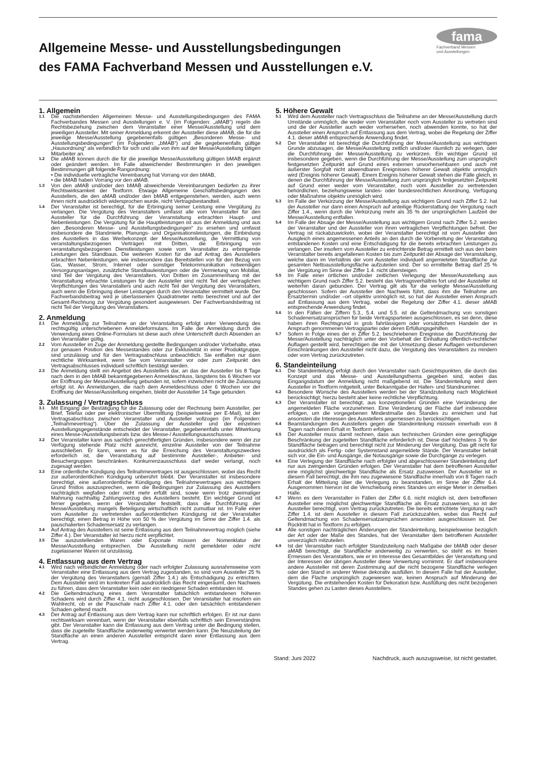Allgemeine Messe- und Ausstellungsbedingungen
des FAMA Fachverband Messen und Ausstellungen e.V.
fama
Fachverband Messen
und Ausstellungen
1. Allgemein
1.1 Die nachstehenden Allgemeinen Messe- und Ausstellungsbedingungen des FAMA Fachverbandes Messen und Ausstellungen e. V. (im Folgenden: „aMAB“) regeln die Rechtsbeziehung zwischen dem Veranstalter einer Messe/Ausstellung und dem jeweiligen Aussteller. Mit seiner Anmeldung erkennt der Aussteller diese aMAB, die für die jeweilige Messe/Ausstellung gegebenenfalls gültigen „Besonderen Messe- und Ausstellungsbedingungen“ (im Folgenden: „bMAB“) und die gegebenenfalls gültige „Hausordnung“ als verbindlich für sich und alle von ihm auf der Messe/Ausstellung tätigen Mitarbeiter an.
1.2 Die aMAB können durch die für die jeweilige Messe/Ausstellung gültigen bMAB ergänzt oder geändert werden. Im Falle abweichender Bestimmungen in den jeweiligen Bestimmungen gilt folgende Rangordnung:
• Die individuelle vertragliche Vereinbarung hat Vorrang vor den bMAB,
• die bMAB haben Vorrang vor den aMAB.
1.3 Von den aMAB und/oder den bMAB abweichende Vereinbarungen bedürfen zu ihrer Rechtswirksamkeit der Textform. Etwaige Allgemeine Geschäftsbedingungen des Ausstellers, die den aMAB und/oder den bMAB entgegenstehen, werden, auch wenn ihnen nicht ausdrücklich widersprochen wurde, nicht Vertragsbestandteil.
1.4 Der Veranstalter ist berechtigt, für die Erbringung seiner Leistung eine Vergütung zu verlangen. Die Vergütung des Veranstalters umfasst alle vom Veranstalter für den Aussteller für die Durchführung der Veranstaltung erbrachten Haupt- und Nebenleistungen. Die Vergütung für die Hauptleistungen ist aus der Anmeldung und aus den „Besonderen Messe- und Ausstellungsbedingungen“ zu ersehen und umfasst insbesondere die Standmiete, Planungs- und Organisationsleistungen, die Einbindung des Ausstellers in das Werbekonzept der Messe/Ausstellung, die Vermittlung von veranstaltungsbezogenen Verträgen mit Dritten, die Erbringung von veranstaltungsbezogenen Dienstleistungen sowie vom Veranstalter zu erbringende Leistungen des Standbaus. Die weiteren Kosten für die auf Antrag des Ausstellers erbrachten Nebenleistungen, wie insbesondere das Bereitstellen von für den Bezug von Gas, Wasser, Strom, Internet oder sonstiger Telekommunikation notwendigen Versorgungsanlagen, zusätzliche Standbauleistungen oder die Vermietung von Mobiliar, sind Teil der Vergütung des Veranstalters. Von Dritten im Zusammenhang mit der Veranstaltung erbrachte Leistungen für den Aussteller sind nicht Teil der vertraglichen Verpflichtungen des Veranstalters und auch nicht Teil der Vergütung des Veranstalters, auch wenn die Erbringung dieser Leistungen durch den Veranstalter vermittelt wurde. Der Fachverbandsbeitrag wird je überlassenem Quadratmeter netto berechnet und auf der Gesamt-Rechnung zur Vergütung gesondert ausgewiesen. Der Fachverbandsbeitrag ist nicht Teil der Vergütung des Veranstalters.
2. Anmeldung
2.1 Die Anmeldung zur Teilnahme an der Veranstaltung erfolgt unter Verwendung des rechtsgültig unterschriebenen Anmeldeformulars. Im Falle der Anmeldung durch die Verwendung eines Online-Formulars ist diese auch ohne Unterschrift durch Absenden an den Veranstalter gültig.
2.2 Vom Aussteller im Zuge der Anmeldung gestellte Bedingungen und/oder Vorbehalte, etwa zur genauen Position des Messestandes oder zur Exklusivität in einer Produktgruppe, sind unzulässig und für den Vertragsabschluss unbeachtlich. Sie entfalten nur dann rechtliche Wirksamkeit, wenn Sie vom Veranstalter vor oder zum Zeitpunkt des Vertragsabschlusses individuell schriftlich bestätigt werden.
2.3 Die Anmeldung stellt ein Angebot des Ausstellers dar, an das der Aussteller bis 8 Tage nach dem in den bMAB bekanntgegebenen Anmeldeschluss, längstens bis 6 Wochen vor der Eröffnung der Messe/Ausstellung gebunden ist, sofern inzwischen nicht die Zulassung erfolgt ist. An Anmeldungen, die nach dem Anmeldeschluss oder 6 Wochen vor der Eröffnung der Messe/Ausstellung eingehen, bleibt der Aussteller 14 Tage gebunden.
3. Zulassung / Vertragsschluss
3.1 Mit Eingang der Bestätigung für die Zulassung oder der Rechnung beim Aussteller, per Brief, Telefax oder per elektronischer Übermittlung (beispielsweise per E-Mail), ist der Vertragsabschluss zwischen Veranstalter und Aussteller vollzogen (im Folgenden: „Teilnahmevertrag“). Über die Zulassung der Aussteller und der einzelnen Ausstellungsgegenstände entscheidet der Veranstalter, gegebenenfalls unter Mitwirkung eines Messe-/Ausstellungsbeirats bzw. des Messe-/ Ausstellungsausschusses.
3.2 Der Veranstalter kann aus sachlich gerechtfertigten Gründen, insbesondere wenn der zur Verfügung stehende Platz nicht ausreicht, einzelne Aussteller von der Teilnahme ausschließen. Er kann, wenn es für die Erreichung des Veranstaltungszweckes erforderlich ist, die Veranstaltung auf bestimmte Aussteller-, Anbieter- und Besuchergruppen beschränken. Konkurrenzausschluss darf weder verlangt, noch zugesagt werden.
3.3 Eine ordentliche Kündigung des Teilnahmevertrages ist ausgeschlossen, wobei das Recht zur außerordentlichen Kündigung unberührt bleibt. Der Veranstalter ist insbesondere berechtigt, eine außerordentliche Kündigung des Teilnahmevertrages aus wichtigem Grund fristlos auszusprechen, wenn die Bedingungen zur Zulassung des Ausstellers nachträglich wegfallen oder nicht mehr erfüllt sind, sowie wenn trotz zweimaliger Mahnung nachhaltig Zahlungsverzug des Ausstellers besteht. Ein wichtiger Grund ist ferner gegeben, wenn der Veranstalter feststellt, dass die Durchführung der Messe/Ausstellung mangels Beteiligung wirtschaftlich nicht zumutbar ist. Im Falle einer vom Aussteller zu vertretenden außerordentlichen Kündigung ist der Veranstalter berechtigt, einen Betrag in Höhe von 50 % der Vergütung im Sinne der Ziffer 1.4. als pauschalierten Schadensersatz zu verlangen.
3.4 Auf Antrag des Ausstellers ist seine Entlassung aus dem Teilnahmevertrag möglich (siehe Ziffer 4.). Der Veranstalter ist hierzu nicht verpflichtet.
3.5 Die auszustellenden Waren oder Exponate müssen der Nomenklatur der Messe/Ausstellung entsprechen. Die Ausstellung nicht gemeldeter oder nicht zugelassener Waren ist unzulässig.
4. Entlassung aus dem Vertrag
4.1 Wird nach verbindlicher Anmeldung oder nach erfolgter Zulassung ausnahmsweise vom Veranstalter eine Entlassung aus dem Vertrag zugestanden, so sind vom Aussteller 25 % der Vergütung des Veranstalters (gemäß Ziffer 1.4.) als Entschädigung zu entrichten. Dem Aussteller wird im konkreten Fall ausdrücklich das Recht eingeräumt, den Nachweis zu führen, dass dem Veranstalter kein oder ein niedrigerer Schaden entstanden ist.
4.2 Die Geltendmachung eines dem Veranstalter tatsächlich entstandenen höheren Schadens wird durch Ziffer 4.1. nicht ausgeschlossen. Der Veranstalter hat insofern ein Wahlrecht, ob er die Pauschale nach Ziffer 4.1. oder den tatsächlich entstandenen Schaden geltend macht.
4.3 Der Antrag auf Entlassung aus dem Vertrag kann nur schriftlich erfolgen. Er ist nur dann rechtswirksam vereinbart, wenn der Veranstalter ebenfalls schriftlich sein Einverständnis gibt. Der Veranstalter kann die Entlassung aus dem Vertrag unter die Bedingung stellen, dass die zugeteilte Standfläche anderweitig verwertet werden kann. Die Neuzuteilung der Standfläche an einen anderen Aussteller entspricht dann einer Entlassung aus dem Vertrag.
5. Höhere Gewalt
5.1 Wird dem Aussteller nach Vertragsschluss die Teilnahme an der Messe/Ausstellung durch Umstände unmöglich, die weder vom Veranstalter noch vom Aussteller zu vertreten sind und die der Aussteller auch weder vorhersehen, noch abwenden konnte, so hat der Aussteller einen Anspruch auf Entlassung aus dem Vertrag, wobei die Regelung der Ziffer 4.1. dieser aMAB entsprechende Anwendung findet.
5.2 Der Veranstalter ist berechtigt die Durchführung der Messe/Ausstellung aus wichtigem Grunde abzusagen, die Messe/Ausstellung zeitlich und/oder räumlich zu verlegen, oder die Durchführung der Messe/Ausstellung zu verkürzen. Ein wichtiger Grund ist insbesondere gegeben, wenn die Durchführung der Messe/Ausstellung zum ursprünglich festgesetzten Zeitpunkt auf Grund eines externen unvorhersehbaren und auch mit äußerster Sorgfalt nicht abwendbaren Ereignisses höherer Gewalt objektiv unmöglich wird (Ereignis höherer Gewalt). Einem Ereignis höherer Gewalt stehen die Fälle gleich, in denen die Durchführung der Messe/Ausstellung zum ursprünglich festgesetzten Zeitpunkt auf Grund einer weder vom Veranstalter, noch vom Aussteller zu vertretenden behördlichen, beziehungsweise landes- oder bundesrechtlichen Anordnung, Verfügung oder Maßnahme objektiv unmöglich wird.
5.3 Im Falle der Verkürzung der Messe/Ausstellung aus wichtigem Grund nach Ziffer 5.2. hat der Aussteller nur dann einen Anspruch auf anteilige Rückerstattung der Vergütung nach Ziffer 1.4., wenn durch die Verkürzung mehr als 35 % der ursprünglichen Laufzeit der Messe/Ausstellung entfallen.
5.4 Im Falle der Absage der Messe/Ausstellung aus wichtigem Grund nach Ziffer 5.2. werden der Veranstalter und der Aussteller von ihren vertraglichen Verpflichtungen befreit. Der Vertrag ist rückabzuwickeln, wobei der Veranstalter berechtigt ist vom Aussteller den Ausgleich eines angemessenen Anteils an den durch die Vorbereitung der Veranstaltung entstandenen Kosten und eine Entschädigung für die bereits erbrachten Leistungen zu verlangen. Der insofern vom Aussteller zu entrichtende Betrag ermittelt sich aus den beim Veranstalter bereits angefallenen Kosten bis zum Zeitpunkt der Absage der Veranstaltung, welche dann im Verhältnis der vom Aussteller individuell angemieteten Standfläche zur gesamten Nettoausstellungsfläche aufzuteilen sind. Der so ermittelte Betrag darf 25 % der Vergütung im Sinne der Ziffer 1.4. nicht übersteigen.
5.5 Im Falle einer örtlichen und/oder zeitlichen Verlegung der Messe/Ausstellung aus wichtigem Grund nach Ziffer 5.2. besteht das Vertragsverhältnis fort und der Aussteller ist weiterhin daran gebunden. Der Vertrag gilt als für die verlegte Messe/Ausstellung geschlossen. Sofern der Aussteller den Nachweis führt, dass ihm die Teilnahme am Ersatztermin und/oder –ort objektiv unmöglich ist, so hat der Aussteller einen Anspruch auf Entlassung aus dem Vertrag, wobei die Regelung der Ziffer 4.1. dieser aMAB entsprechende Anwendung findet.
5.6 In den Fällen der Ziffern 5.3., 5.4. und 5.5. ist die Geltendmachung von sonstigen Schadenersatzansprüchen für beide Vertragsparteien ausgeschlossen, es sei denn, diese haben ihren Rechtsgrund in grob fahrlässigem oder vorsätzlichem Handeln der in Anspruch genommenen Vertragspartei oder deren Erfüllungsgehilfen.
5.7 Sofern in Folge eines der in Ziffer 5.2. beschriebenen Ereignisse die Durchführung der Messe/Ausstellung nachträglich unter den Vorbehalt der Einhaltung öffentlich-rechtlicher Auflagen gestellt wird, berechtigen die mit der Umsetzung dieser Auflagen verbundenen Einschränkungen den Aussteller nicht dazu, die Vergütung des Veranstalters zu mindern oder vom Vertrag zurückzutreten.
6. Standeinteilung
6.1 Die Standeinteilung erfolgt durch den Veranstalter nach Gesichtspunkten, die durch das Konzept und das Messe- und Ausstellungsthema gegeben sind, wobei das Eingangsdatum der Anmeldung nicht maßgebend ist. Die Standeinteilung wird dem Aussteller in Textform mitgeteilt, unter Bekanntgabe der Hallen- und Standnummer.
6.2 Besondere Wünsche des Ausstellers werden bei der Standzuteilung nach Möglichkeit berücksichtigt; hierzu besteht aber keine rechtliche Verpflichtung.
6.3 Der Veranstalter ist berechtigt, aus konzeptionellen Gründen eine Veränderung der angemeldeten Fläche vorzunehmen. Eine Veränderung der Fläche darf insbesondere erfolgen, um die vorgegebenen Mindestmaße des Standes zu erreichen und hat ansonsten die Interessen des Ausstellers angemessen zu berücksichtigen.
6.4 Beanstandungen des Ausstellers gegen die Standeinteilung müssen innerhalb von 8 Tagen nach deren Erhalt in Textform erfolgen.
6.5 Der Aussteller muss damit rechnen, dass aus technischen Gründen eine geringfügige Beschränkung der zugeteilten Standfläche erforderlich ist. Diese darf höchstens 3 % der Standfläche betragen und berechtigt nicht zur Minderung der Vergütung. Das gilt nicht für ausdrücklich als Fertig- oder Systemstand angemeldete Stände. Der Veranstalter behält sich vor, die Ein- und Ausgänge, die Notausgänge sowie die Durchgänge zu verlegen.
6.6 Eine Verlegung der Standfläche nach erfolgter und abgeschlossener Standeinteilung darf nur aus zwingenden Gründen erfolgen. Der Veranstalter hat dem betroffenen Aussteller eine möglichst gleichwertige Standfläche als Ersatz zuzuweisen. Der Aussteller ist in diesem Fall berechtigt, die ihm neu zugewiesene Standfläche innerhalb von 8 Tagen nach Erhalt der Mitteilung über die Verlegung zu beanstanden, im Sinne der Ziffer 6.4. Ausgenommen hiervon ist die Verschiebung eines Standes um einige Meter in derselben Halle.
6.7 Wenn es dem Veranstalter in Fällen der Ziffer 6.6. nicht möglich ist, dem betroffenen Aussteller eine möglichst gleichwertige Standfläche als Ersatz zuzuweisen, so ist der Aussteller berechtigt, vom Vertrag zurückzutreten. Die bereits entrichtete Vergütung nach Ziffer 1.4. ist dem Aussteller in diesem Fall zurückzuzahlen, wobei das Recht auf Geltendmachung von Schadensersatzansprüchen ansonsten ausgeschlossen ist. Der Rücktritt hat in Textform zu erfolgen.
6.8 Alle sonstigen nachträglichen Änderungen der Standeinteilung, beispielsweise bezüglich der Art oder der Maße des Standes, hat der Veranstalter dem betroffenen Aussteller unverzüglich mitzuteilen.
6.9 Ist der Veranstalter nach erfolgter Standzuteilung nach Maßgabe der bMAB oder dieser aMAB berechtigt, die Standfläche anderweitig zu verwerten, so steht es im freien Ermessen des Veranstalters, wie er im Interesse des Gesamtbildes der Veranstaltung und der Interessen der übrigen Aussteller diese Verwertung vornimmt. Er darf insbesondere andere Aussteller mit deren Zustimmung auf die nicht bezogene Standfläche verlegen oder den Stand in anderer Weise dekorativ ausfüllen. In diesem Falle hat der Aussteller, dem die Fläche ursprünglich zugewiesen war, keinen Anspruch auf Minderung der Vergütung. Die entstehenden Kosten für Dekoration bzw. Ausfüllung des nicht bezogenen Standes gehen zu Lasten dieses Ausstellers.
Stand: Juni 2022 Nachdruck, auch auszugsweise, ist nicht gestattet.